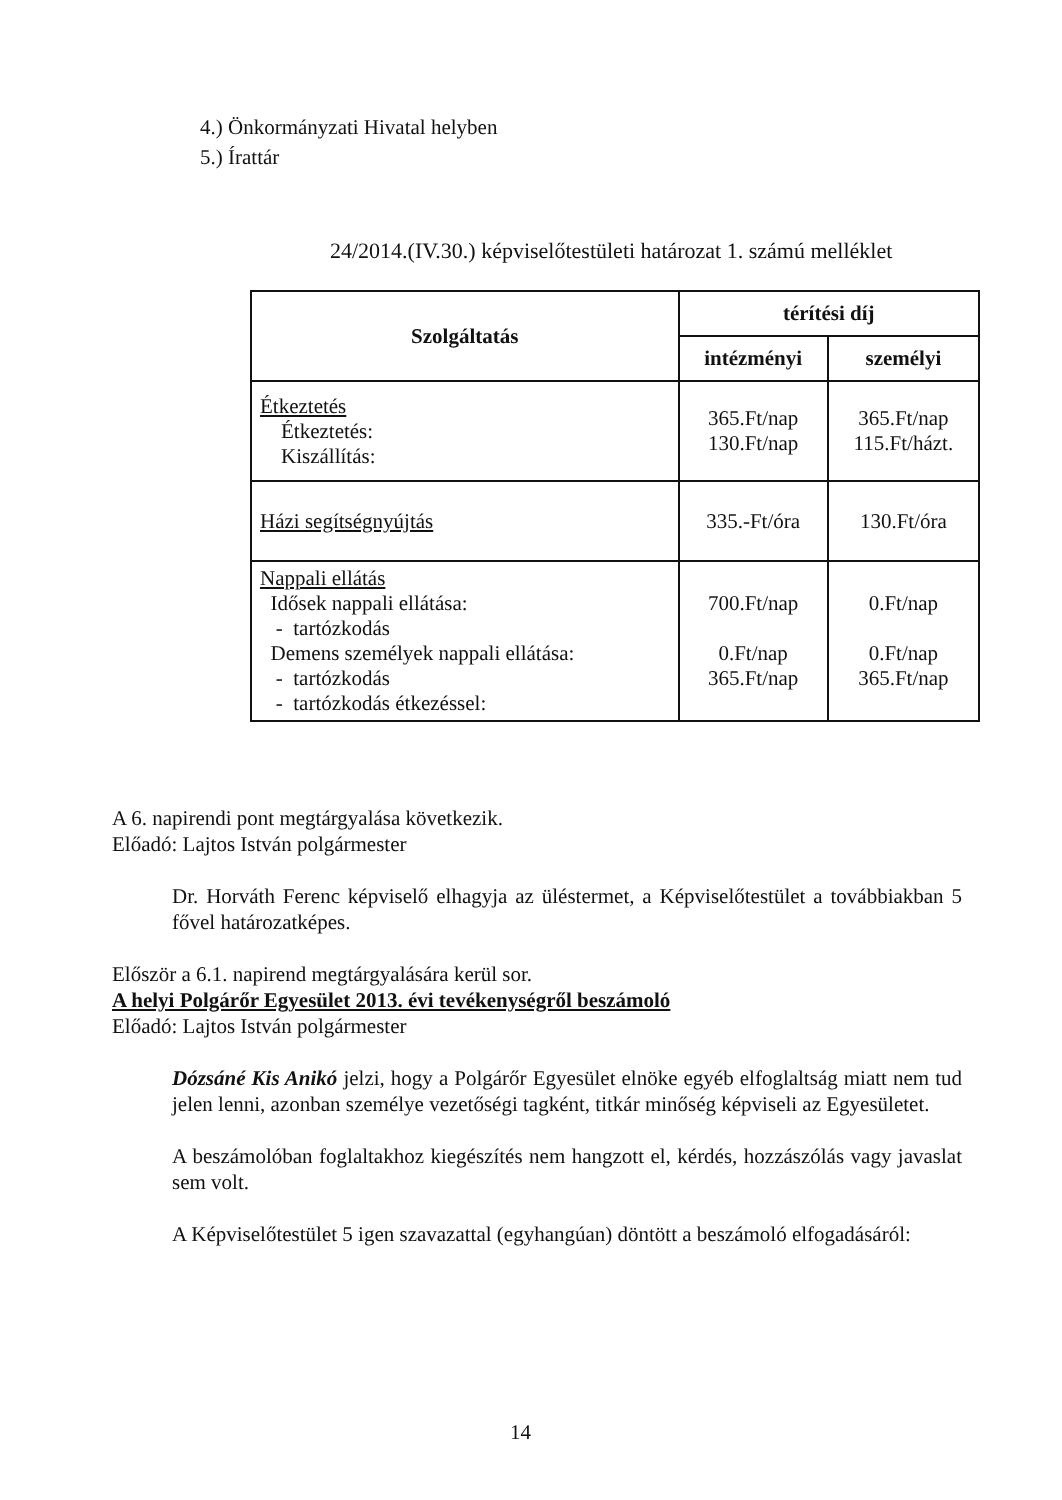4.) Önkormányzati Hivatal helyben
5.) Írattár
24/2014.(IV.30.) képviselőtestületi határozat 1. számú melléklet
| Szolgáltatás | térítési díj | |
| --- | --- | --- |
| | intézményi | személyi |
| Étkeztetés Étkeztetés: Kiszállítás: | 365.Ft/nap 130.Ft/nap | 365.Ft/nap 115.Ft/házt. |
| Házi segítségnyújtás | 335.-Ft/óra | 130.Ft/óra |
| Nappali ellátás Idősek nappali ellátása: - tartózkodás Demens személyek nappali ellátása: - tartózkodás - tartózkodás étkezéssel: | 700.Ft/nap 0.Ft/nap 365.Ft/nap | 0.Ft/nap 0.Ft/nap 365.Ft/nap |
A 6. napirendi pont megtárgyalása következik.
Előadó: Lajtos István polgármester
Dr. Horváth Ferenc képviselő elhagyja az üléstermet, a Képviselőtestület a továbbiakban 5 fővel határozatképes.
Először a 6.1. napirend megtárgyalására kerül sor.
A helyi Polgárőr Egyesület 2013. évi tevékenységről beszámoló
Előadó: Lajtos István polgármester
Dózsáné Kis Anikó jelzi, hogy a Polgárőr Egyesület elnöke egyéb elfoglaltság miatt nem tud jelen lenni, azonban személye vezetőségi tagként, titkár minőség képviseli az Egyesületet.
A beszámolóban foglaltakhoz kiegészítés nem hangzott el, kérdés, hozzászólás vagy javaslat sem volt.
A Képviselőtestület 5 igen szavazattal (egyhangúan) döntött a beszámoló elfogadásáról:
14